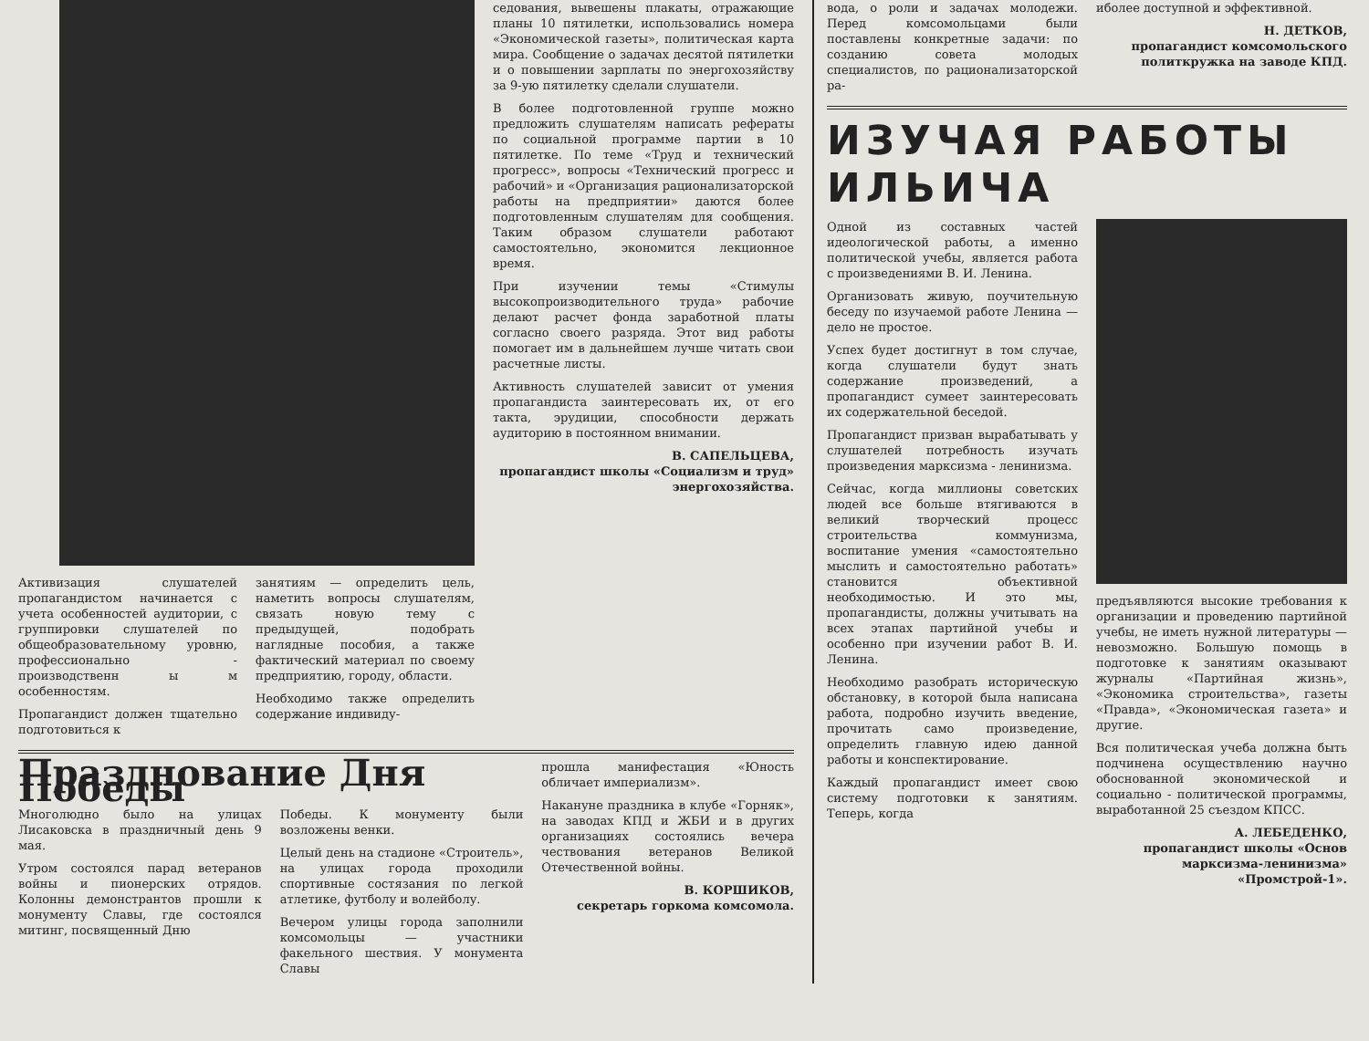Активизация слушателей пропагандистом начинается с учета особенностей аудитории, с группировки слушателей по общеобразовательному уровню, профессионально - производственн ы м особенностям.
Пропагандист должен тщательно подготовиться к
занятиям — определить цель, наметить вопросы слушателям, связать новую тему с предыдущей, подобрать наглядные пособия, а также фактический материал по своему предприятию, городу, области.
Необходимо также определить содержание индивиду-
седования, вывешены плакаты, отражающие планы 10 пятилетки, использовались номера «Экономической газеты», политическая карта мира. Сообщение о задачах десятой пятилетки и о повышении зарплаты по энергохозяйству за 9-ую пятилетку сделали слушатели.
В более подготовленной группе можно предложить слушателям написать рефераты по социальной программе партии в 10 пятилетке. По теме «Труд и технический прогресс», вопросы «Технический прогресс и рабочий» и «Организация рационализаторской работы на предприятии» даются более подготовленным слушателям для сообщения. Таким образом слушатели работают самостоятельно, экономится лекционное время.
При изучении темы «Стимулы высокопроизводительного труда» рабочие делают расчет фонда заработной платы согласно своего разряда. Этот вид работы помогает им в дальнейшем лучше читать свои расчетные листы.
Активность слушателей зависит от умения пропагандиста заинтересовать их, от его такта, эрудиции, способности держать аудиторию в постоянном внимании.
В. САПЕЛЬЦЕВА,
пропагандист школы «Социализм и труд» энергохозяйства.
Празднование Дня Победы
Многолюдно было на улицах Лисаковска в праздничный день 9 мая.
Утром состоялся парад ветеранов войны и пионерских отрядов. Колонны демонстрантов прошли к монументу Славы, где состоялся митинг, посвященный Дню
Победы. К монументу были возложены венки.
Целый день на стадионе «Строитель», на улицах города проходили спортивные состязания по легкой атлетике, футболу и волейболу.
Вечером улицы города заполнили комсомольцы — участники факельного шествия. У монумента Славы
прошла манифестация «Юность обличает империализм».
Накануне праздника в клубе «Горняк», на заводах КПД и ЖБИ и в других организациях состоялись вечера чествования ветеранов Великой Отечественной войны.
В. КОРШИКОВ,
секретарь горкома комсомола.
вода, о роли и задачах молодежи. Перед комсомольцами были поставлены конкретные задачи: по созданию совета молодых специалистов, по рационализаторской ра-
иболее доступной и эффективной.
Н. ДЕТКОВ,
пропагандист комсомольского политкружка на заводе КПД.
ИЗУЧАЯ РАБОТЫ ИЛЬИЧА
Одной из составных частей идеологической работы, а именно политической учебы, является работа с произведениями В. И. Ленина.
Организовать живую, поучительную беседу по изучаемой работе Ленина — дело не простое.
Успех будет достигнут в том случае, когда слушатели будут знать содержание произведений, а пропагандист сумеет заинтересовать их содержательной беседой.
Пропагандист призван вырабатывать у слушателей потребность изучать произведения марксизма - ленинизма.
Сейчас, когда миллионы советских людей все больше втягиваются в великий творческий процесс строительства коммунизма, воспитание умения «самостоятельно мыслить и самостоятельно работать» становится объективной необходимостью. И это мы, пропагандисты, должны учитывать на всех этапах партийной учебы и особенно при изучении работ В. И. Ленина.
Необходимо разобрать историческую обстановку, в которой была написана работа, подробно изучить введение, прочитать само произведение, определить главную идею данной работы и конспектирование.
Каждый пропагандист имеет свою систему подготовки к занятиям. Теперь, когда
предъявляются высокие требования к организации и проведению партийной учебы, не иметь нужной литературы — невозможно. Большую помощь в подготовке к занятиям оказывают журналы «Партийная жизнь», «Экономика строительства», газеты «Правда», «Экономическая газета» и другие.
Вся политическая учеба должна быть подчинена осуществлению научно обоснованной экономической и социально - политической программы, выработанной 25 съездом КПСС.
А. ЛЕБЕДЕНКО,
пропагандист школы «Основ марксизма-ленинизма» «Промстрой-1».